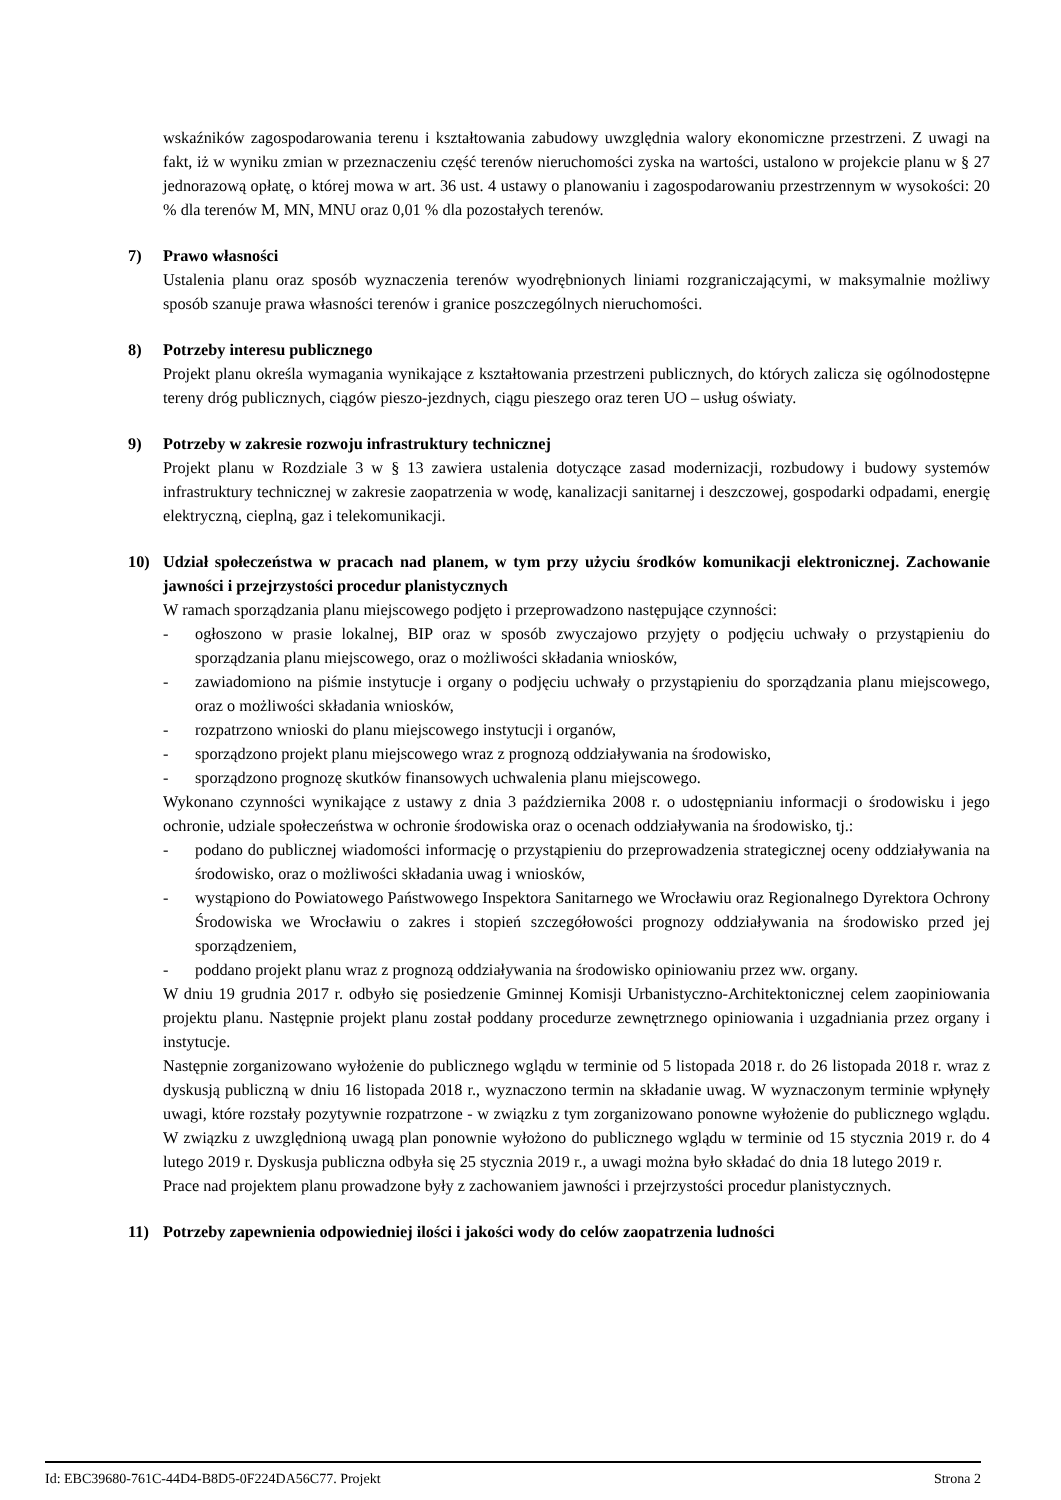wskaźników zagospodarowania terenu i kształtowania zabudowy uwzględnia walory ekonomiczne przestrzeni. Z uwagi na fakt, iż w wyniku zmian w przeznaczeniu część terenów nieruchomości zyska na wartości, ustalono w projekcie planu w § 27 jednorazową opłatę, o której mowa w art. 36 ust. 4 ustawy o planowaniu i zagospodarowaniu przestrzennym w wysokości: 20 % dla terenów M, MN, MNU oraz 0,01 % dla pozostałych terenów.
7) Prawo własności
Ustalenia planu oraz sposób wyznaczenia terenów wyodrębnionych liniami rozgraniczającymi, w maksymalnie możliwy sposób szanuje prawa własności terenów i granice poszczególnych nieruchomości.
8) Potrzeby interesu publicznego
Projekt planu określa wymagania wynikające z kształtowania przestrzeni publicznych, do których zalicza się ogólnodostępne tereny dróg publicznych, ciągów pieszo-jezdnych, ciągu pieszego oraz teren UO – usług oświaty.
9) Potrzeby w zakresie rozwoju infrastruktury technicznej
Projekt planu w Rozdziale 3 w § 13 zawiera ustalenia dotyczące zasad modernizacji, rozbudowy i budowy systemów infrastruktury technicznej w zakresie zaopatrzenia w wodę, kanalizacji sanitarnej i deszczowej, gospodarki odpadami, energię elektryczną, cieplną, gaz i telekomunikacji.
10) Udział społeczeństwa w pracach nad planem, w tym przy użyciu środków komunikacji elektronicznej. Zachowanie jawności i przejrzystości procedur planistycznych
W ramach sporządzania planu miejscowego podjęto i przeprowadzono następujące czynności:
- ogłoszono w prasie lokalnej, BIP oraz w sposób zwyczajowo przyjęty o podjęciu uchwały o przystąpieniu do sporządzania planu miejscowego, oraz o możliwości składania wniosków,
- zawiadomiono na piśmie instytucje i organy o podjęciu uchwały o przystąpieniu do sporządzania planu miejscowego, oraz o możliwości składania wniosków,
- rozpatrzono wnioski do planu miejscowego instytucji i organów,
- sporządzono projekt planu miejscowego wraz z prognozą oddziaływania na środowisko,
- sporządzono prognozę skutków finansowych uchwalenia planu miejscowego.
Wykonano czynności wynikające z ustawy z dnia 3 października 2008 r. o udostępnianiu informacji o środowisku i jego ochronie, udziale społeczeństwa w ochronie środowiska oraz o ocenach oddziaływania na środowisko, tj.:
- podano do publicznej wiadomości informację o przystąpieniu do przeprowadzenia strategicznej oceny oddziaływania na środowisko, oraz o możliwości składania uwag i wniosków,
- wystąpiono do Powiatowego Państwowego Inspektora Sanitarnego we Wrocławiu oraz Regionalnego Dyrektora Ochrony Środowiska we Wrocławiu o zakres i stopień szczegółowości prognozy oddziaływania na środowisko przed jej sporządzeniem,
- poddano projekt planu wraz z prognozą oddziaływania na środowisko opiniowaniu przez ww. organy.
W dniu 19 grudnia 2017 r. odbyło się posiedzenie Gminnej Komisji Urbanistyczno-Architektonicznej celem zaopiniowania projektu planu. Następnie projekt planu został poddany procedurze zewnętrznego opiniowania i uzgadniania przez organy i instytucje.
Następnie zorganizowano wyłożenie do publicznego wglądu w terminie od 5 listopada 2018 r. do 26 listopada 2018 r. wraz z dyskusją publiczną w dniu 16 listopada 2018 r., wyznaczono termin na składanie uwag. W wyznaczonym terminie wpłynęły uwagi, które rozstały pozytywnie rozpatrzone - w związku z tym zorganizowano ponowne wyłożenie do publicznego wglądu. W związku z uwzględnioną uwagą plan ponownie wyłożono do publicznego wglądu w terminie od 15 stycznia 2019 r. do 4 lutego 2019 r. Dyskusja publiczna odbyła się 25 stycznia 2019 r., a uwagi można było składać do dnia 18 lutego 2019 r.
Prace nad projektem planu prowadzone były z zachowaniem jawności i przejrzystości procedur planistycznych.
11) Potrzeby zapewnienia odpowiedniej ilości i jakości wody do celów zaopatrzenia ludności
Id: EBC39680-761C-44D4-B8D5-0F224DA56C77. Projekt Strona 2